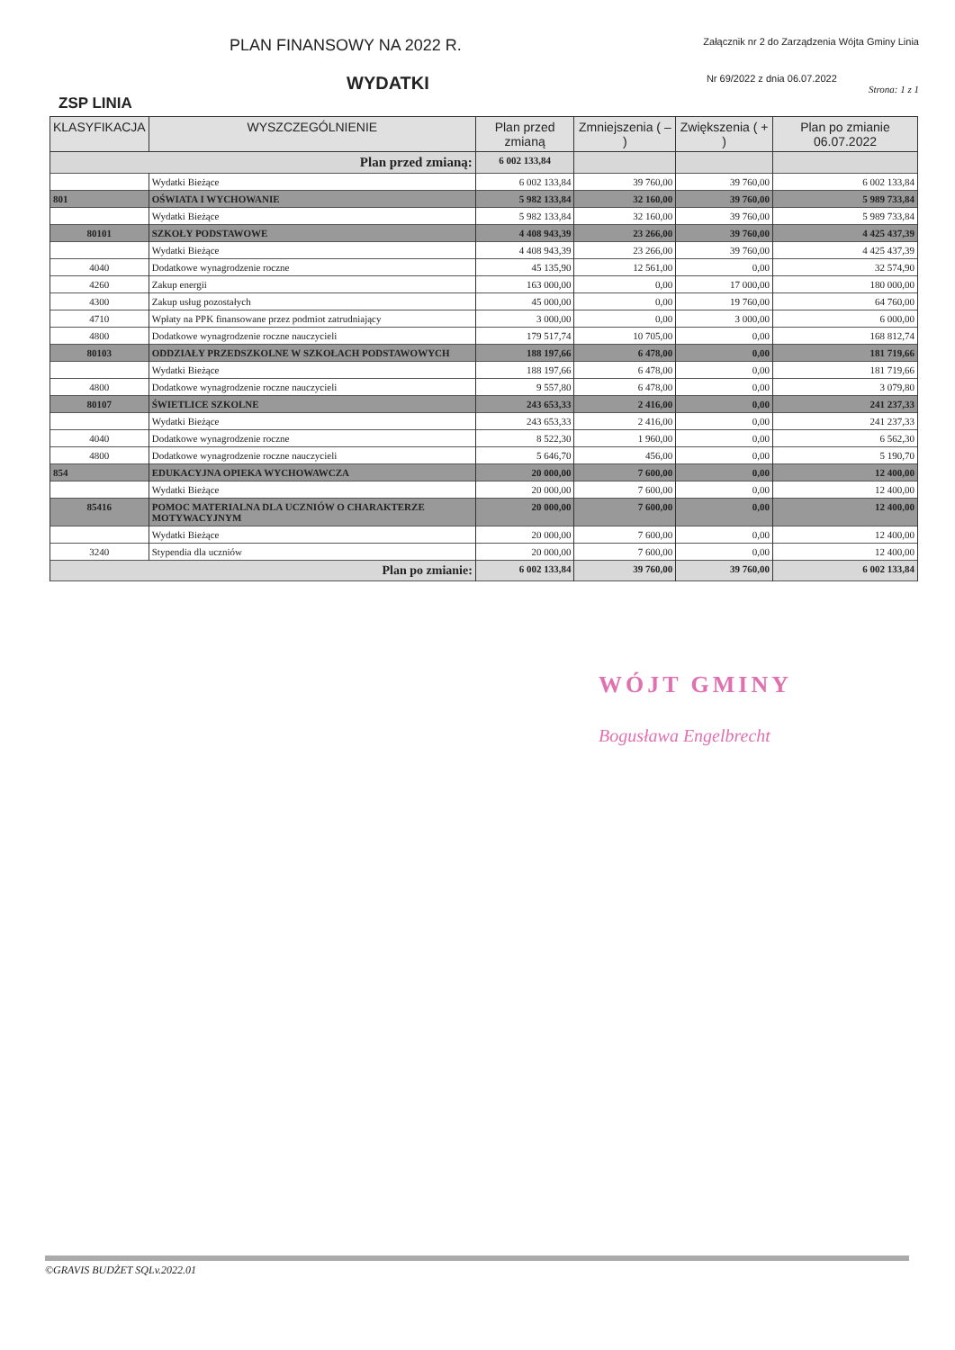PLAN FINANSOWY NA 2022 R.
Załącznik nr 2 do Zarządzenia Wójta Gminy Linia
WYDATKI
Nr 69/2022 z dnia 06.07.2022
Strona: 1 z 1
ZSP LINIA
| KLASYFIKACJA | WYSZCZEGÓLNIENIE | Plan przed zmianą | Zmniejszenia ( – ) | Zwiększenia ( + ) | Plan po zmianie 06.07.2022 |
| --- | --- | --- | --- | --- | --- |
| Plan przed zmianą: | | 6 002 133,84 | | | |
| | Wydatki Bieżące | 6 002 133,84 | 39 760,00 | 39 760,00 | 6 002 133,84 |
| 801 | OŚWIATA I WYCHOWANIE | 5 982 133,84 | 32 160,00 | 39 760,00 | 5 989 733,84 |
| | Wydatki Bieżące | 5 982 133,84 | 32 160,00 | 39 760,00 | 5 989 733,84 |
| 80101 | SZKOŁY PODSTAWOWE | 4 408 943,39 | 23 266,00 | 39 760,00 | 4 425 437,39 |
| | Wydatki Bieżące | 4 408 943,39 | 23 266,00 | 39 760,00 | 4 425 437,39 |
| 4040 | Dodatkowe wynagrodzenie roczne | 45 135,90 | 12 561,00 | 0,00 | 32 574,90 |
| 4260 | Zakup energii | 163 000,00 | 0,00 | 17 000,00 | 180 000,00 |
| 4300 | Zakup usług pozostałych | 45 000,00 | 0,00 | 19 760,00 | 64 760,00 |
| 4710 | Wpłaty na PPK finansowane przez podmiot zatrudniający | 3 000,00 | 0,00 | 3 000,00 | 6 000,00 |
| 4800 | Dodatkowe wynagrodzenie roczne nauczycieli | 179 517,74 | 10 705,00 | 0,00 | 168 812,74 |
| 80103 | ODDZIAŁY PRZEDSZKOLNE W SZKOŁACH PODSTAWOWYCH | 188 197,66 | 6 478,00 | 0,00 | 181 719,66 |
| | Wydatki Bieżące | 188 197,66 | 6 478,00 | 0,00 | 181 719,66 |
| 4800 | Dodatkowe wynagrodzenie roczne nauczycieli | 9 557,80 | 6 478,00 | 0,00 | 3 079,80 |
| 80107 | ŚWIETLICE SZKOLNE | 243 653,33 | 2 416,00 | 0,00 | 241 237,33 |
| | Wydatki Bieżące | 243 653,33 | 2 416,00 | 0,00 | 241 237,33 |
| 4040 | Dodatkowe wynagrodzenie roczne | 8 522,30 | 1 960,00 | 0,00 | 6 562,30 |
| 4800 | Dodatkowe wynagrodzenie roczne nauczycieli | 5 646,70 | 456,00 | 0,00 | 5 190,70 |
| 854 | EDUKACYJNA OPIEKA WYCHOWAWCZA | 20 000,00 | 7 600,00 | 0,00 | 12 400,00 |
| | Wydatki Bieżące | 20 000,00 | 7 600,00 | 0,00 | 12 400,00 |
| 85416 | POMOC MATERIALNA DLA UCZNIÓW O CHARAKTERZE MOTYWACYJNYM | 20 000,00 | 7 600,00 | 0,00 | 12 400,00 |
| | Wydatki Bieżące | 20 000,00 | 7 600,00 | 0,00 | 12 400,00 |
| 3240 | Stypendia dla uczniów | 20 000,00 | 7 600,00 | 0,00 | 12 400,00 |
| Plan po zmianie: | | 6 002 133,84 | 39 760,00 | 39 760,00 | 6 002 133,84 |
WÓJT GMINY
Bogusława Engelbrecht
©GRAVIS BUDŻET SQLv.2022.01